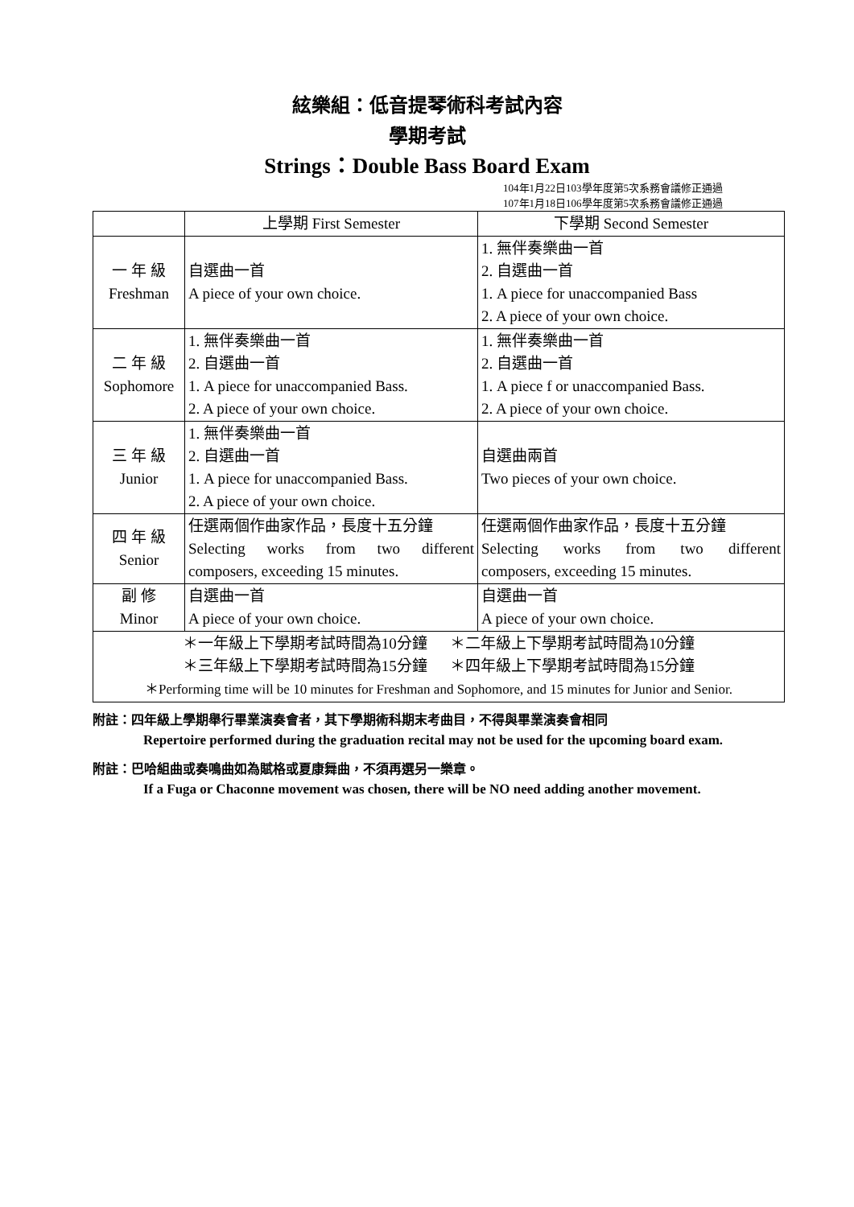絃樂組：低音提琴術科考試內容
學期考試
Strings：Double Bass Board Exam
104年1月22日103學年度第5次系務會議修正通過
107年1月18日106學年度第5次系務會議修正通過
| | 上學期 First Semester | 下學期 Second Semester |
| --- | --- | --- |
| 一 年 級 Freshman | 自選曲一首 A piece of your own choice. | 1. 無伴奏樂曲一首 2. 自選曲一首 1. A piece for unaccompanied Bass 2. A piece of your own choice. |
| 二 年 級 Sophomore | 1. 無伴奏樂曲一首 2. 自選曲一首 1. A piece for unaccompanied Bass. 2. A piece of your own choice. | 1. 無伴奏樂曲一首 2. 自選曲一首 1. A piece f or unaccompanied Bass. 2. A piece of your own choice. |
| 三 年 級 Junior | 1. 無伴奏樂曲一首 2. 自選曲一首 1. A piece for unaccompanied Bass. 2. A piece of your own choice. | 自選曲兩首 Two pieces of your own choice. |
| 四 年 級 Senior | 任選兩個作曲家作品，長度十五分鐘 Selecting works from two different composers, exceeding 15 minutes. | 任選兩個作曲家作品，長度十五分鐘 Selecting works from two different composers, exceeding 15 minutes. |
| 副 修 Minor | 自選曲一首 A piece of your own choice. | 自選曲一首 A piece of your own choice. |
| ＊一年級上下學期考試時間為10分鐘 ＊二年級上下學期考試時間為10分鐘 ＊三年級上下學期考試時間為15分鐘 ＊四年級上下學期考試時間為15分鐘 ＊Performing time will be 10 minutes for Freshman and Sophomore, and 15 minutes for Junior and Senior. | | |
附註：四年級上學期舉行畢業演奏會者，其下學期術科期末考曲目，不得與畢業演奏會相同
Repertoire performed during the graduation recital may not be used for the upcoming board exam.
附註：巴哈組曲或奏鳴曲如為賦格或夏康舞曲，不須再選另一樂章。
If a Fuga or Chaconne movement was chosen, there will be NO need adding another movement.